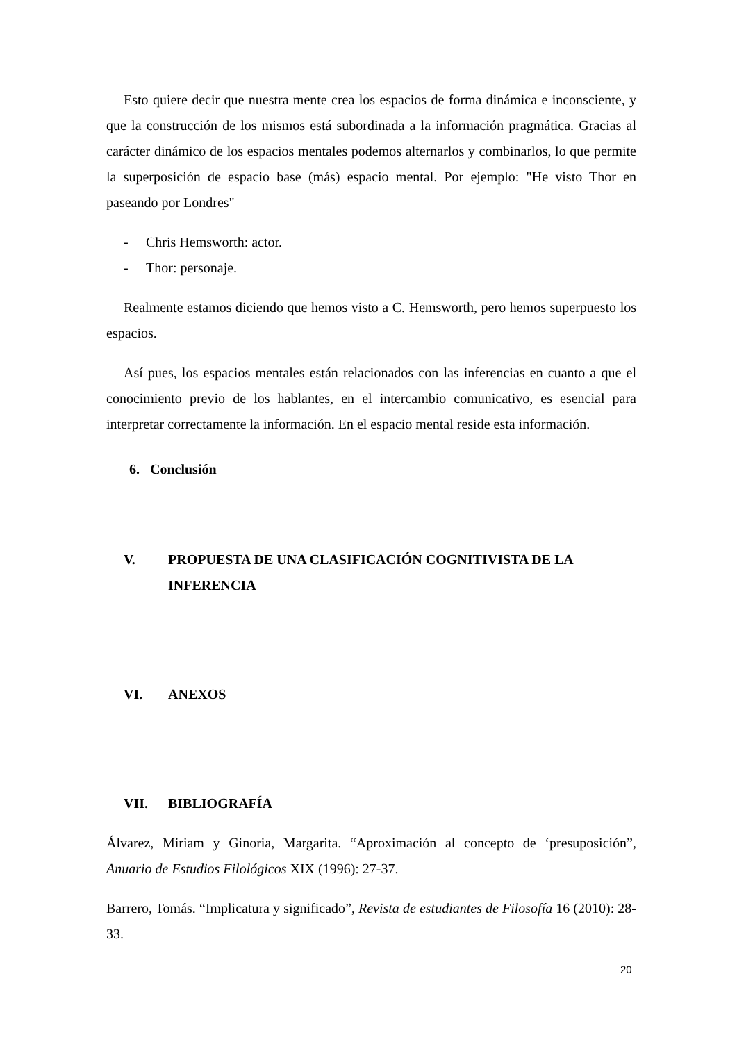Esto quiere decir que nuestra mente crea los espacios de forma dinámica e inconsciente, y que la construcción de los mismos está subordinada a la información pragmática. Gracias al carácter dinámico de los espacios mentales podemos alternarlos y combinarlos, lo que permite la superposición de espacio base (más) espacio mental. Por ejemplo: "He visto Thor en paseando por Londres"
- Chris Hemsworth: actor.
- Thor: personaje.
Realmente estamos diciendo que hemos visto a C. Hemsworth, pero hemos superpuesto los espacios.
Así pues, los espacios mentales están relacionados con las inferencias en cuanto a que el conocimiento previo de los hablantes, en el intercambio comunicativo, es esencial para interpretar correctamente la información. En el espacio mental reside esta información.
6. Conclusión
V. PROPUESTA DE UNA CLASIFICACIÓN COGNITIVISTA DE LA INFERENCIA
VI. ANEXOS
VII. BIBLIOGRAFÍA
Álvarez, Miriam y Ginoria, Margarita. “Aproximación al concepto de ‘presuposición”, Anuario de Estudios Filológicos XIX (1996): 27-37.
Barrero, Tomás. “Implicatura y significado”, Revista de estudiantes de Filosofía 16 (2010): 28-33.
20